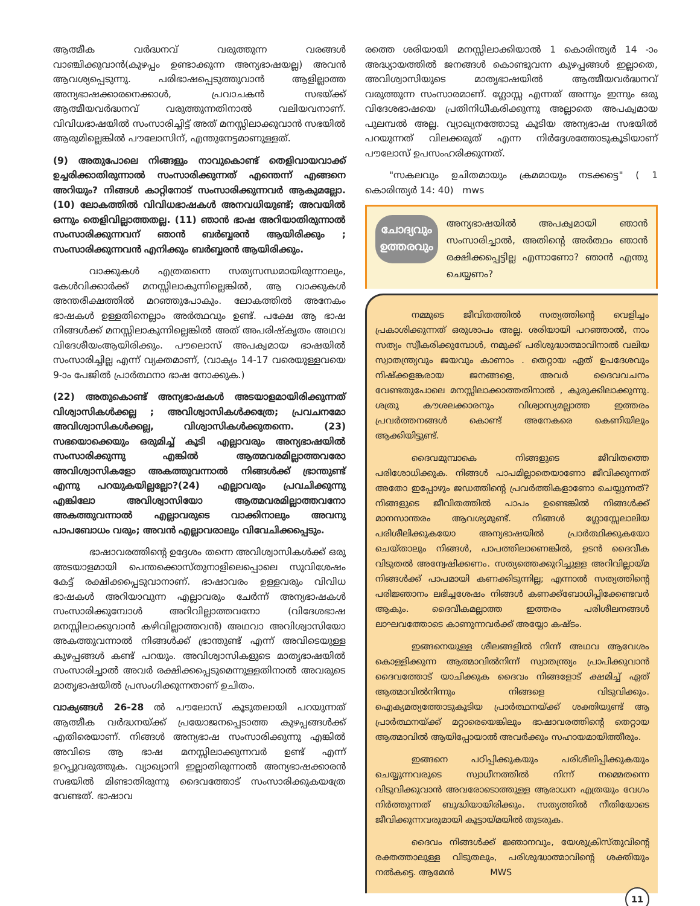ആത്മീക വർദ്ധനവ് വരുത്തുന്ന വരങ്ങൾ വാഞ്ചിക്കുവാൻ(കുഴപ്പം ഉണ്ടാക്കുന്ന അന്യഭാഷയല്ല) അവൻ ആവശ്യപ്പെടുന്നു. പരിഭാഷപ്പെടുത്തുവാൻ ആളില്ലാത്ത അന്യഭാഷക്കാരനെക്കാൾ, പ്രവാചകൻ സഭയ്ക്ക് ആത്മീയവർദ്ധനവ് വരുത്തുന്നതിനാൽ വലിയവനാണ്. വിവിധഭാഷയിൽ സംസാരിച്ചിട്ട് അത് മനസ്സിലാക്കുവാൻ സഭയിൽ ആരുമില്ലെങ്കിൽ പൗലോസിന്, എന്തുനേട്ടമാണുള്ളത്.
(9) അതുപോലെ നിങ്ങളും നാവുകൊണ്ട് തെളിവായവാക്ക് ഉച്ചരിക്കാതിരുന്നാൽ സംസാരിക്കുന്നത് എന്തെന്ന് എങ്ങനെ അറിയും? നിങ്ങൾ കാറ്റിനോട് സംസാരിക്കുന്നവർ ആകുമല്ലോ. (10) ലോകത്തിൽ വിവിധഭാഷകൾ അനവധിയുണ്ട്; അവയിൽ ഒന്നും തെളിവില്ലാത്തതല്ല. (11) ഞാൻ ഭാഷ അറിയാതിരുന്നാൽ സംസാരിക്കുന്നവന് ഞാൻ ബർബ്ബരൻ ആയിരിക്കും ; സംസാരിക്കുന്നവൻ എനിക്കും ബർബ്ബരൻ ആയിരിക്കും.
വാക്കുകൾ എത്രതന്നെ സത്യസന്ധമായിരുന്നാലും, കേൾവിക്കാർക്ക് മനസ്സിലാകുന്നില്ലെങ്കിൽ, ആ വാക്കുകൾ അന്തരീക്ഷത്തിൽ മറഞ്ഞുപോകും. ലോകത്തിൽ അനേകം ഭാഷകൾ ഉള്ളതിനെല്ലാം അർത്ഥവും ഉണ്ട്. പക്ഷേ ആ ഭാഷ നിങ്ങൾക്ക് മനസ്സിലാകുന്നില്ലെങ്കിൽ അത് അപരിഷ്കൃതം അഥവ വിദേശീയംആയിരിക്കും. പൗലൊസ് അപക്വമായ ഭാഷയിൽ സംസാരിച്ചില്ല എന്ന് വ്യക്തമാണ്, (വാക്യം 14-17 വരെയുള്ളവയെ 9-ാം പേജിൽ പ്രാർത്ഥനാ ഭാഷ നോക്കുക.)
(22) അതുകൊണ്ട് അന്യഭാഷകൾ അടയാളമായിരിക്കുന്നത് വിശ്വാസികൾക്കല്ല ; അവിശ്വാസികൾക്കത്രേ; പ്രവചനമോ അവിശ്വാസികൾക്കല്ല, വിശ്വാസികൾക്കുതന്നെ. (23) സഭയൊക്കെയും ഒരുമിച്ച് കൂടി എല്ലാവരും അന്യഭാഷയിൽ സംസാരിക്കുന്നു എങ്കിൽ ആത്മവരമില്ലാത്തവരോ അവിശ്വാസികളോ അകത്തുവന്നാൽ നിങ്ങൾക്ക് ഭ്രാന്തുണ്ട് എന്നു പറയുകയില്ലല്ലോ?(24) എല്ലാവരും പ്രവചിക്കുന്നു എങ്കിലോ അവിശ്വാസിയോ ആത്മവരമില്ലാത്തവനോ അകത്തുവന്നാൽ എല്ലാവരുടെ വാക്കിനാലും അവനു പാപബോധം വരും; അവൻ എല്ലാവരാലും വിവേചിക്കപ്പെടും.
ഭാഷാവരത്തിന്റെ ഉദ്ദേശം തന്നെ അവിശ്വാസികൾക്ക് ഒരു അടയാളമായി പെന്തക്കൊസ്തുനാളിലെപ്പൊലെ സുവിശേഷം കേട്ട് രക്ഷിക്കപ്പെടുവാനാണ്. ഭാഷാവരം ഉള്ളവരും വിവിധ ഭാഷകൾ അറിയാവുന്ന എല്ലാവരും ചേർന്ന് അന്യഭാഷകൾ സംസാരിക്കുമ്പോൾ അറിവില്ലാത്തവനോ (വിദേശഭാഷ മനസ്സിലാക്കുവാൻ കഴിവില്ലാത്തവൻ) അഥവാ അവിശ്വാസിയോ അകത്തുവന്നാൽ നിങ്ങൾക്ക് ഭ്രാന്തുണ്ട് എന്ന് അവിടെയുള്ള കുഴപ്പങ്ങൾ കണ്ട് പറയും. അവിശ്വാസികളുടെ മാതൃഭാഷയിൽ സംസാരിച്ചാൽ അവർ രക്ഷിക്കപ്പെടുമെന്നുള്ളതിനാൽ അവരുടെ മാതൃഭാഷയിൽ പ്രസംഗിക്കുന്നതാണ് ഉചിതം.
വാക്യങ്ങൾ 26-28 ൽ പൗലോസ് കൂടുതലായി പറയുന്നത് ആത്മീക വർദ്ധനയ്ക്ക് പ്രയോജനപ്പെടാത്ത കുഴപ്പങ്ങൾക്ക് എതിരെയാണ്. നിങ്ങൾ അന്യഭാഷ സംസാരിക്കുന്നു എങ്കിൽ അവിടെ ആ ഭാഷ മനസ്സിലാക്കുന്നവർ ഉണ്ട് എന്ന് ഉറപ്പുവരുത്തുക. വ്യാഖ്യാനി ഇല്ലാതിരുന്നാൽ അന്യഭാഷക്കാരൻ സഭയിൽ മിണ്ടാതിരുന്നു ദൈവത്തോട് സംസാരിക്കുകയത്രേ വേണ്ടത്. ഭാഷാവ
രത്തെ ശരിയായി മനസ്സിലാക്കിയാൽ 1 കൊരിന്ത്യർ 14 -ാം അദ്ധ്യായത്തിൽ ജനങ്ങൾ കൊണ്ടുവന്ന കുഴപ്പങ്ങൾ ഇല്ലാതെ, അവിശ്വാസിയുടെ മാതൃഭാഷയിൽ ആത്മീയവർദ്ധനവ് വരുത്തുന്ന സംസാരമാണ്. ഗ്ലോസ്സ എന്നത് അന്നും ഇന്നും ഒരു വിദേശഭാഷയെ പ്രതിനിധീകരിക്കുന്നു അല്ലാതെ അപക്വമായ പുലമ്പൽ അല്ല. വ്യാഖ്യനത്തോടു കൂടിയ അന്യഭാഷ സഭയിൽ പറയുന്നത് വിലക്കരുത് എന്ന നിർദ്ദേശത്തോടുകൂടിയാണ് പൗലോസ് ഉപസംഹരിക്കുന്നത്.
"സകലവും ഉചിതമായും ക്രമമായും നടക്കട്ടെ" ( 1 കൊരിന്ത്യർ 14: 40) mws
ചോദ്യവും ഉത്തരവും
അന്യഭാഷയിൽ അപക്വമായി ഞാൻ സംസാരിച്ചാൽ, അതിന്റെ അർത്ഥം ഞാൻ രക്ഷിക്കപ്പെട്ടില്ല എന്നാണോ? ഞാൻ എന്തു ചെയ്യണം?
നമ്മുടെ ജീവിതത്തിൽ സത്യത്തിന്റെ വെളിച്ചം പ്രകാശിക്കുന്നത് ഒരുശാപം അല്ല. ശരിയായി പറഞ്ഞാൽ, നാം സത്യം സ്വീകരിക്കുമ്പോൾ, നമുക്ക് പരിശുദ്ധാത്മാവിനാൽ വലിയ സ്വാതന്ത്ര്യവും ജയവും കാണാം . തെറ്റായ ഏത് ഉപദേശവും നിഷ്ക്കളങ്കരായ ജനങ്ങളെ, അവർ ദൈവവചനം വേണ്ടതുപോലെ മനസ്സിലാക്കാത്തതിനാൽ , കുരുക്കിലാക്കുന്നു. ശത്രു കൗശലക്കാരനും വിശ്വാസ്യമല്ലാത്ത ഇത്തരം പ്രവർത്തനങ്ങൾ കൊണ്ട് അനേകരെ കെണിയിലും ആക്കിയിട്ടുണ്ട്.
ദൈവമുമ്പാകെ നിങ്ങളുടെ ജീവിതത്തെ പരിശോധിക്കുക. നിങ്ങൾ പാപമില്ലാതെയാണോ ജീവിക്കുന്നത് അതോ ഇപ്പോഴും ജഡത്തിന്റെ പ്രവർത്തികളാണോ ചെയ്യുന്നത്? നിങ്ങളുടെ ജീവിതത്തിൽ പാപം ഉണ്ടെങ്കിൽ നിങ്ങൾക്ക് മാനസാന്തരം ആവശ്യമുണ്ട്. നിങ്ങൾ ഗ്ലോസ്സേലാലിയ പരിശീലിക്കുകയോ അന്യഭാഷയിൽ പ്രാർത്ഥിക്കുകയോ ചെയ്താലും നിങ്ങൾ, പാപത്തിലാണെങ്കിൽ, ഉടൻ ദൈവീക വിടുതൽ അന്വേഷിക്കണം. സത്യത്തെക്കുറിച്ചുള്ള അറിവില്ലായ്മ നിങ്ങൾക്ക് പാപമായി കണക്കിടുന്നില്ല; എന്നാൽ സത്യത്തിന്റെ പരിജ്ഞാനം ലഭിച്ചശേഷം നിങ്ങൾ കണക്ക്ബോധിപ്പിക്കേണ്ടവർ ആകും. ദൈവീകമല്ലാത്ത ഇത്തരം പരിശീലനങ്ങൾ ലാഘവത്തോടെ കാണുന്നവർക്ക് അയ്യോ കഷ്ടം.
ഇങ്ങനെയുള്ള ശീലങ്ങളിൽ നിന്ന് അഥവ ആവേശം കൊള്ളിക്കുന്ന ആത്മാവിൽനിന്ന് സ്വാതന്ത്ര്യം പ്രാപിക്കുവാൻ ദൈവത്തോട് യാചിക്കുക ദൈവം നിങ്ങളോട് ക്ഷമിച്ച് ഏത് ആത്മാവിൽനിന്നും നിങ്ങളെ വിടുവിക്കും. ഐക്യമത്യത്തോടുകൂടിയ പ്രാർത്ഥനയ്ക്ക് ശക്തിയുണ്ട് ആ പ്രാർത്ഥനയ്ക്ക് മറ്റാരെയെങ്കിലും ഭാഷാവരത്തിന്റെ തെറ്റായ ആത്മാവിൽ ആയിപ്പോയാൽ അവർക്കും സഹായമായിത്തീരും.
ഇങ്ങനെ പഠിപ്പിക്കുകയും പരിശീലിപ്പിക്കുകയും ചെയ്യുന്നവരുടെ സ്വാധീനത്തിൽ നിന്ന് നമ്മെതന്നെ വിടുവിക്കുവാൻ അവരോടൊത്തുള്ള ആരാധന എത്രയും വേഗം നിർത്തുന്നത് ബുദ്ധിയായിരിക്കും. സത്യത്തിൽ നീതിയോടെ ജീവിക്കുന്നവരുമായി കൂട്ടായ്മയിൽ തുടരുക.
ദൈവം നിങ്ങൾക്ക് ജ്ഞാനവും, യേശുക്രിസ്തുവിന്റെ രക്തത്താലുള്ള വിടുതലും, പരിശുദ്ധാത്മാവിന്റെ ശക്തിയും നൽകട്ടെ. ആമേൻ MWS
11